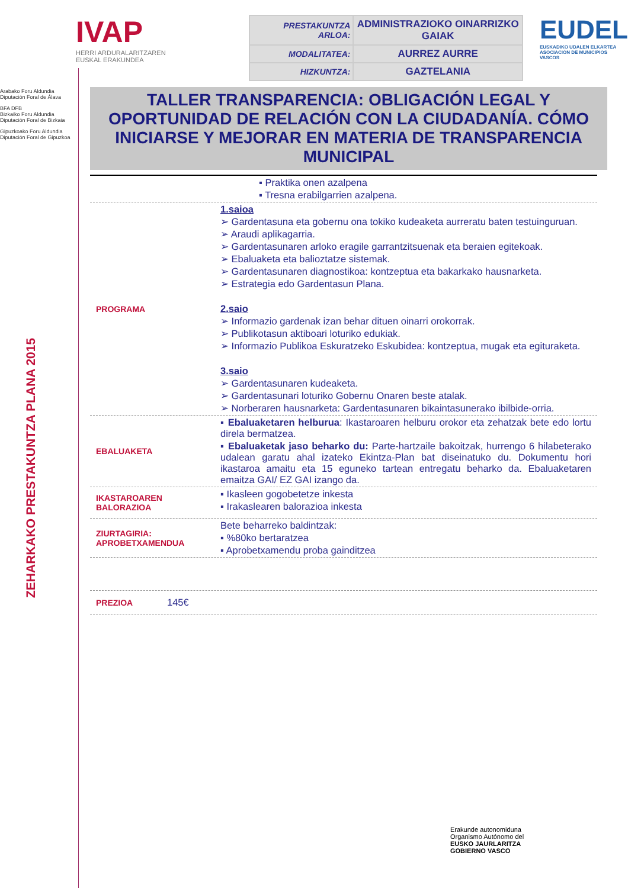Arabako Foru Aldundia
Diputación Foral de Álava
BFA DFB
Bizkaiko Foru Aldundia
Diputación Foral de Bizkaia
Gipuzkoako Foru Aldundia
Diputación Foral de Gipuzkoa
ZEHARKAKO PRESTAKUNTZA PLANA 2015
IVAP
HERRI ARDURALARITZAREN
EUSKAL ERAKUNDEA
| PRESTAKUNTZA ARLOA: | ADMINISTRAZIOKO OINARRIZKO GAIAK |
| MODALITATEA: | AURREZ AURRE |
| HIZKUNTZA: | GAZTELANIA |
EUDEL
EUSKADIKO UDALEN ELKARTEA
ASOCIACIÓN DE MUNICIPIOS VASCOS
TALLER TRANSPARENCIA: OBLIGACIÓN LEGAL Y OPORTUNIDAD DE RELACIÓN CON LA CIUDADANÍA. CÓMO INICIARSE Y MEJORAR EN MATERIA DE TRANSPARENCIA MUNICIPAL
▪ Praktika onen azalpena
▪ Tresna erabilgarrien azalpena.
PROGRAMA
1.saioa
➢ Gardentasuna eta gobernu ona tokiko kudeaketa aurreratu baten testuinguruan.
➢ Araudi aplikagarria.
➢ Gardentasunaren arloko eragile garrantzitsuenak eta beraien egitekoak.
➢ Ebaluaketa eta balioztatze sistemak.
➢ Gardentasunaren diagnostikoa: kontzeptua eta bakarkako hausnarketa.
➢ Estrategia edo Gardentasun Plana.
2.saio
➢ Informazio gardenak izan behar dituen oinarri orokorrak.
➢ Publikotasun aktiboari loturiko edukiak.
➢ Informazio Publikoa Eskuratzeko Eskubidea: kontzeptua, mugak eta egituraketa.
3.saio
➢ Gardentasunaren kudeaketa.
➢ Gardentasunari loturiko Gobernu Onaren beste atalak.
➢ Norberaren hausnarketa: Gardentasunaren bikaintasunerako ibilbide-orria.
EBALUAKETA
▪ Ebaluaketaren helburua: Ikastaroaren helburu orokor eta zehatzak bete edo lortu direla bermatzea.
▪ Ebaluaketak jaso beharko du: Parte-hartzaile bakoitzak, hurrengo 6 hilabeterako udalean garatu ahal izateko Ekintza-Plan bat diseinatuko du. Dokumentu hori ikastaroa amaitu eta 15 eguneko tartean entregatu beharko da. Ebaluaketaren emaitza GAI/ EZ GAI izango da.
IKASTAROAREN BALORAZIOA
▪ Ikasleen gogobetetze inkesta
▪ Irakaslearen balorazioa inkesta
ZIURTAGIRIA: APROBETXAMENDUA
Bete beharreko baldintzak:
▪ %80ko bertaratzea
▪ Aprobetxamendu proba gainditzea
PREZIOA
145€
Erakunde autonomiduna
Organismo Autónomo del
EUSKO JAURLARITZA
GOBIERNO VASCO